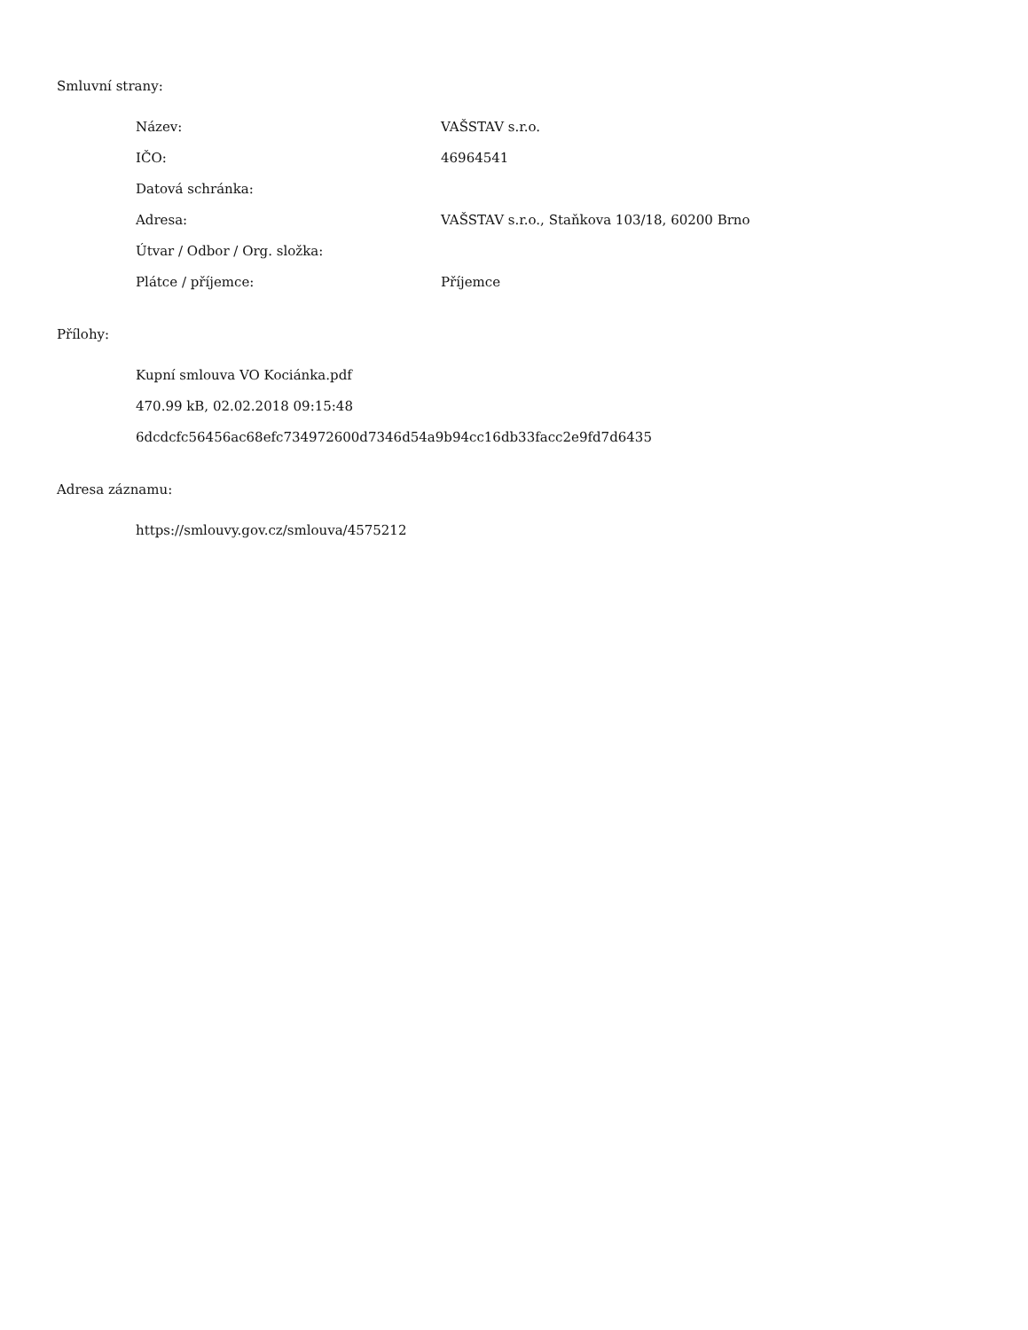Smluvní strany:
| Název: | VAŠSTAV s.r.o. |
| IČO: | 46964541 |
| Datová schránka: | |
| Adresa: | VAŠSTAV s.r.o., Staňkova 103/18, 60200 Brno |
| Útvar / Odbor / Org. složka: | |
| Plátce / příjemce: | Příjemce |
Přílohy:
Kupní smlouva VO Kociánka.pdf
470.99 kB, 02.02.2018 09:15:48
6dcdcfc56456ac68efc734972600d7346d54a9b94cc16db33facc2e9fd7d6435
Adresa záznamu:
https://smlouvy.gov.cz/smlouva/4575212